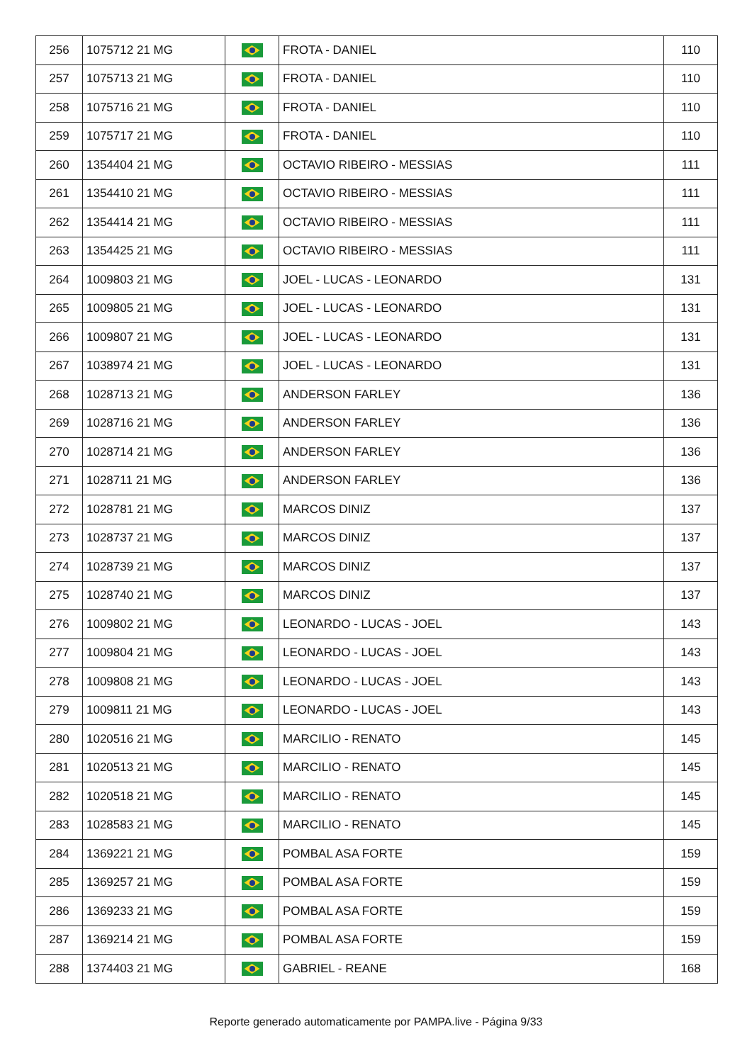| 256 | 1075712 21 MG | | FROTA - DANIEL | 110 |
| 257 | 1075713 21 MG | | FROTA - DANIEL | 110 |
| 258 | 1075716 21 MG | | FROTA - DANIEL | 110 |
| 259 | 1075717 21 MG | | FROTA - DANIEL | 110 |
| 260 | 1354404 21 MG | | OCTAVIO RIBEIRO - MESSIAS | 111 |
| 261 | 1354410 21 MG | | OCTAVIO RIBEIRO - MESSIAS | 111 |
| 262 | 1354414 21 MG | | OCTAVIO RIBEIRO - MESSIAS | 111 |
| 263 | 1354425 21 MG | | OCTAVIO RIBEIRO - MESSIAS | 111 |
| 264 | 1009803 21 MG | | JOEL - LUCAS - LEONARDO | 131 |
| 265 | 1009805 21 MG | | JOEL - LUCAS - LEONARDO | 131 |
| 266 | 1009807 21 MG | | JOEL - LUCAS - LEONARDO | 131 |
| 267 | 1038974 21 MG | | JOEL - LUCAS - LEONARDO | 131 |
| 268 | 1028713 21 MG | | ANDERSON FARLEY | 136 |
| 269 | 1028716 21 MG | | ANDERSON FARLEY | 136 |
| 270 | 1028714 21 MG | | ANDERSON FARLEY | 136 |
| 271 | 1028711 21 MG | | ANDERSON FARLEY | 136 |
| 272 | 1028781 21 MG | | MARCOS DINIZ | 137 |
| 273 | 1028737 21 MG | | MARCOS DINIZ | 137 |
| 274 | 1028739 21 MG | | MARCOS DINIZ | 137 |
| 275 | 1028740 21 MG | | MARCOS DINIZ | 137 |
| 276 | 1009802 21 MG | | LEONARDO - LUCAS - JOEL | 143 |
| 277 | 1009804 21 MG | | LEONARDO - LUCAS - JOEL | 143 |
| 278 | 1009808 21 MG | | LEONARDO - LUCAS - JOEL | 143 |
| 279 | 1009811 21 MG | | LEONARDO - LUCAS - JOEL | 143 |
| 280 | 1020516 21 MG | | MARCILIO - RENATO | 145 |
| 281 | 1020513 21 MG | | MARCILIO - RENATO | 145 |
| 282 | 1020518 21 MG | | MARCILIO - RENATO | 145 |
| 283 | 1028583 21 MG | | MARCILIO - RENATO | 145 |
| 284 | 1369221 21 MG | | POMBAL ASA FORTE | 159 |
| 285 | 1369257 21 MG | | POMBAL ASA FORTE | 159 |
| 286 | 1369233 21 MG | | POMBAL ASA FORTE | 159 |
| 287 | 1369214 21 MG | | POMBAL ASA FORTE | 159 |
| 288 | 1374403 21 MG | | GABRIEL - REANE | 168 |
Reporte generado automaticamente por PAMPA.live - Página 9/33